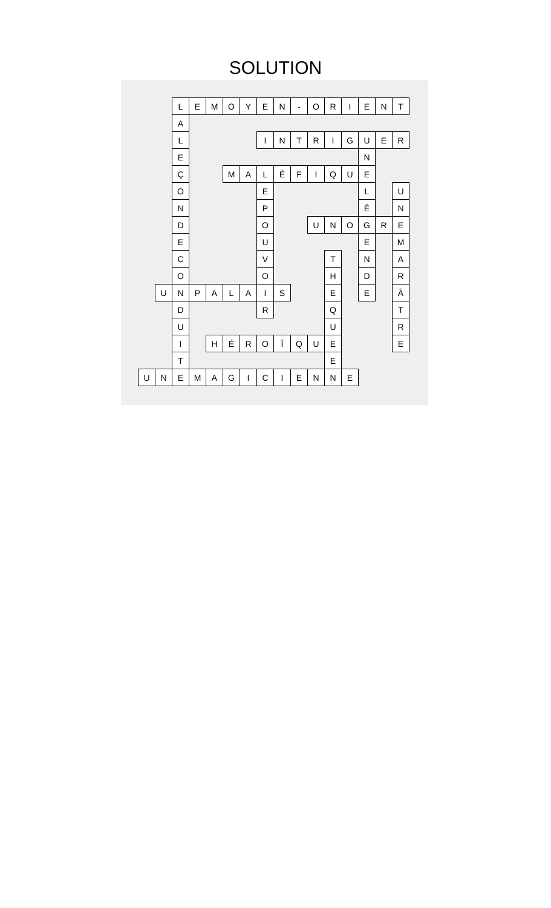SOLUTION
| | | L | E | M | O | Y | E | N | - | O | R | I | E | N | T |
| | | A | | | | | | | | | | | | | |
| | | L | | | | | I | N | T | R | I | G | U | E | R |
| | | E | | | | | | | | | | | N | | |
| | | Ç | | | M | A | L | É | F | I | Q | U | E | | |
| | | O | | | | | E | | | | | | L | | U |
| | | N | | | | | P | | | | | | É | | N |
| | | D | | | | | O | | | U | N | O | G | R | E |
| | | E | | | | | U | | | | | | E | | M |
| | | C | | | | | V | | | | T | | N | | A |
| | | O | | | | | O | | | | H | | D | | R |
| | U | N | P | A | L | A | I | S | | | E | | E | | Â |
| | | D | | | | | R | | | | Q | | | | T |
| | | U | | | | | | | | | U | | | | R |
| | | I | | H | É | R | O | Ï | Q | U | E | | | | E |
| | | T | | | | | | | | | E | | | | |
| U | N | E | M | A | G | I | C | I | E | N | N | E | | | |